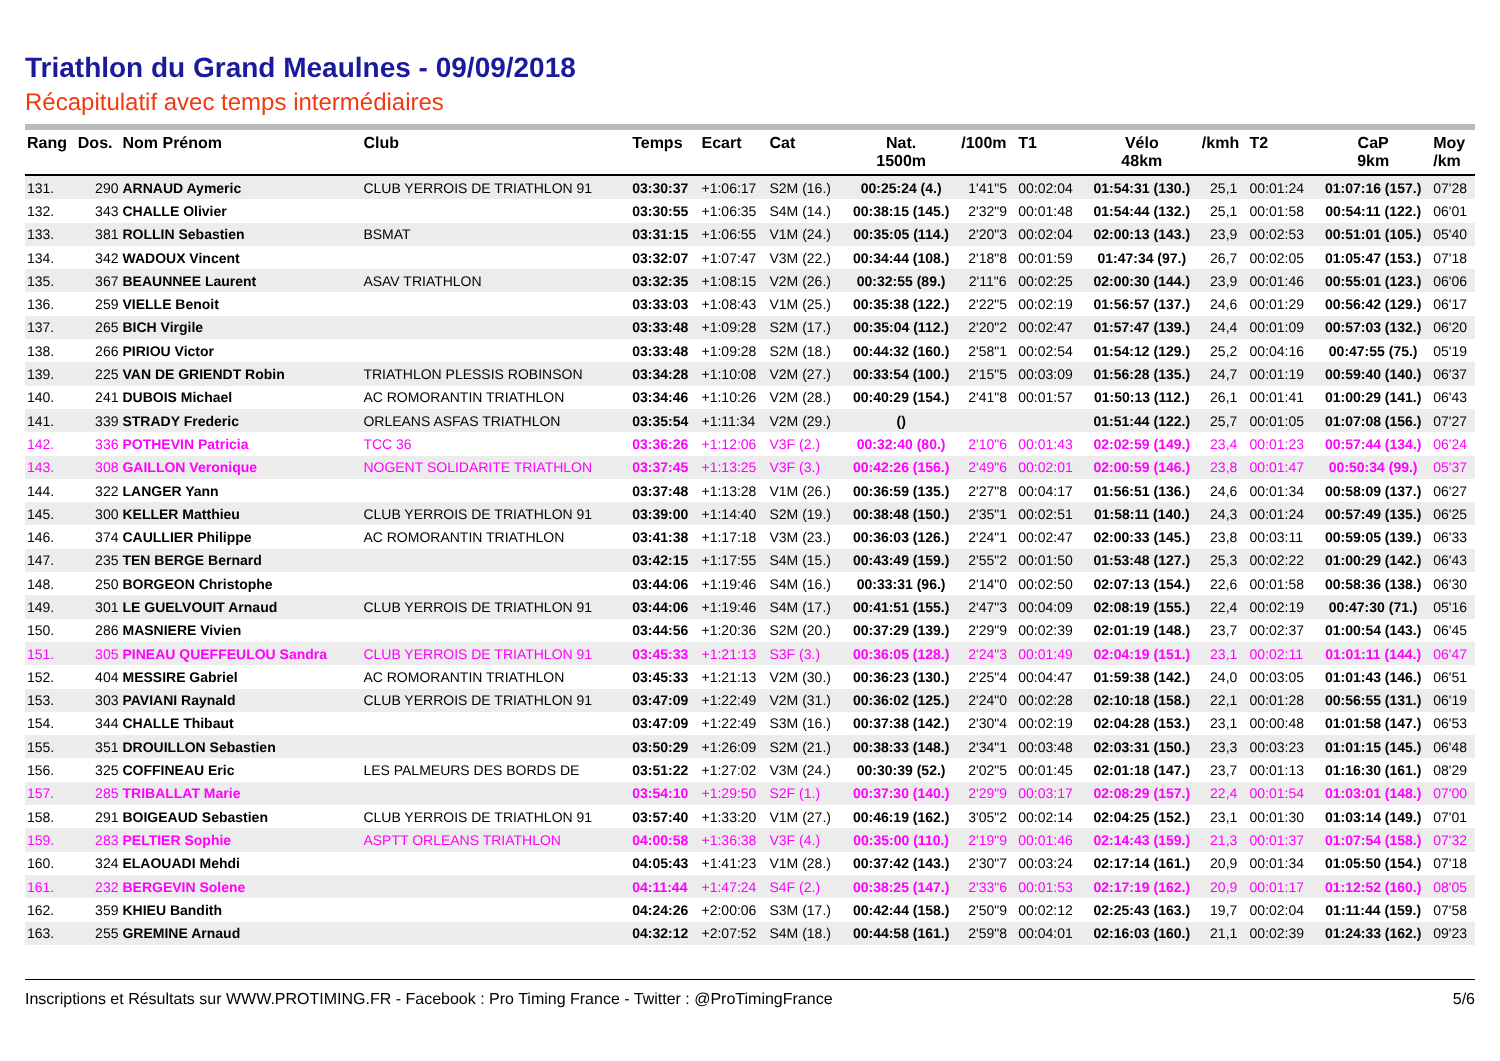Triathlon du Grand Meaulnes - 09/09/2018
Récapitulatif avec temps intermédiaires
| Rang | Dos. | Nom Prénom | Club | Temps | Ecart | Cat | Nat. 1500m | /100m | T1 | Vélo 48km | /kmh | T2 | CaP 9km | Moy /km |
| --- | --- | --- | --- | --- | --- | --- | --- | --- | --- | --- | --- | --- | --- | --- |
| 131. | 290 | ARNAUD Aymeric | CLUB YERROIS DE TRIATHLON 91 | 03:30:37 | +1:06:17 | S2M (16.) | 00:25:24 (4.) | 1'41"5 | 00:02:04 | 01:54:31 (130.) | 25,1 | 00:01:24 | 01:07:16 (157.) | 07'28 |
| 132. | 343 | CHALLE Olivier | | 03:30:55 | +1:06:35 | S4M (14.) | 00:38:15 (145.) | 2'32"9 | 00:01:48 | 01:54:44 (132.) | 25,1 | 00:01:58 | 00:54:11 (122.) | 06'01 |
| 133. | 381 | ROLLIN Sebastien | BSMAT | 03:31:15 | +1:06:55 | V1M (24.) | 00:35:05 (114.) | 2'20"3 | 00:02:04 | 02:00:13 (143.) | 23,9 | 00:02:53 | 00:51:01 (105.) | 05'40 |
| 134. | 342 | WADOUX Vincent | | 03:32:07 | +1:07:47 | V3M (22.) | 00:34:44 (108.) | 2'18"8 | 00:01:59 | 01:47:34 (97.) | 26,7 | 00:02:05 | 01:05:47 (153.) | 07'18 |
| 135. | 367 | BEAUNNEE Laurent | ASAV TRIATHLON | 03:32:35 | +1:08:15 | V2M (26.) | 00:32:55 (89.) | 2'11"6 | 00:02:25 | 02:00:30 (144.) | 23,9 | 00:01:46 | 00:55:01 (123.) | 06'06 |
| 136. | 259 | VIELLE Benoit | | 03:33:03 | +1:08:43 | V1M (25.) | 00:35:38 (122.) | 2'22"5 | 00:02:19 | 01:56:57 (137.) | 24,6 | 00:01:29 | 00:56:42 (129.) | 06'17 |
| 137. | 265 | BICH Virgile | | 03:33:48 | +1:09:28 | S2M (17.) | 00:35:04 (112.) | 2'20"2 | 00:02:47 | 01:57:47 (139.) | 24,4 | 00:01:09 | 00:57:03 (132.) | 06'20 |
| 138. | 266 | PIRIOU Victor | | 03:33:48 | +1:09:28 | S2M (18.) | 00:44:32 (160.) | 2'58"1 | 00:02:54 | 01:54:12 (129.) | 25,2 | 00:04:16 | 00:47:55 (75.) | 05'19 |
| 139. | 225 | VAN DE GRIENDT Robin | TRIATHLON PLESSIS ROBINSON | 03:34:28 | +1:10:08 | V2M (27.) | 00:33:54 (100.) | 2'15"5 | 00:03:09 | 01:56:28 (135.) | 24,7 | 00:01:19 | 00:59:40 (140.) | 06'37 |
| 140. | 241 | DUBOIS Michael | AC ROMORANTIN TRIATHLON | 03:34:46 | +1:10:26 | V2M (28.) | 00:40:29 (154.) | 2'41"8 | 00:01:57 | 01:50:13 (112.) | 26,1 | 00:01:41 | 01:00:29 (141.) | 06'43 |
| 141. | 339 | STRADY Frederic | ORLEANS ASFAS TRIATHLON | 03:35:54 | +1:11:34 | V2M (29.) | () | | | 01:51:44 (122.) | 25,7 | 00:01:05 | 01:07:08 (156.) | 07'27 |
| 142. | 336 | POTHEVIN Patricia | TCC 36 | 03:36:26 | +1:12:06 | V3F (2.) | 00:32:40 (80.) | 2'10"6 | 00:01:43 | 02:02:59 (149.) | 23,4 | 00:01:23 | 00:57:44 (134.) | 06'24 |
| 143. | 308 | GAILLON Veronique | NOGENT SOLIDARITE TRIATHLON | 03:37:45 | +1:13:25 | V3F (3.) | 00:42:26 (156.) | 2'49"6 | 00:02:01 | 02:00:59 (146.) | 23,8 | 00:01:47 | 00:50:34 (99.) | 05'37 |
| 144. | 322 | LANGER Yann | | 03:37:48 | +1:13:28 | V1M (26.) | 00:36:59 (135.) | 2'27"8 | 00:04:17 | 01:56:51 (136.) | 24,6 | 00:01:34 | 00:58:09 (137.) | 06'27 |
| 145. | 300 | KELLER Matthieu | CLUB YERROIS DE TRIATHLON 91 | 03:39:00 | +1:14:40 | S2M (19.) | 00:38:48 (150.) | 2'35"1 | 00:02:51 | 01:58:11 (140.) | 24,3 | 00:01:24 | 00:57:49 (135.) | 06'25 |
| 146. | 374 | CAULLIER Philippe | AC ROMORANTIN TRIATHLON | 03:41:38 | +1:17:18 | V3M (23.) | 00:36:03 (126.) | 2'24"1 | 00:02:47 | 02:00:33 (145.) | 23,8 | 00:03:11 | 00:59:05 (139.) | 06'33 |
| 147. | 235 | TEN BERGE Bernard | | 03:42:15 | +1:17:55 | S4M (15.) | 00:43:49 (159.) | 2'55"2 | 00:01:50 | 01:53:48 (127.) | 25,3 | 00:02:22 | 01:00:29 (142.) | 06'43 |
| 148. | 250 | BORGEON Christophe | | 03:44:06 | +1:19:46 | S4M (16.) | 00:33:31 (96.) | 2'14"0 | 00:02:50 | 02:07:13 (154.) | 22,6 | 00:01:58 | 00:58:36 (138.) | 06'30 |
| 149. | 301 | LE GUELVOUIT Arnaud | CLUB YERROIS DE TRIATHLON 91 | 03:44:06 | +1:19:46 | S4M (17.) | 00:41:51 (155.) | 2'47"3 | 00:04:09 | 02:08:19 (155.) | 22,4 | 00:02:19 | 00:47:30 (71.) | 05'16 |
| 150. | 286 | MASNIERE Vivien | | 03:44:56 | +1:20:36 | S2M (20.) | 00:37:29 (139.) | 2'29"9 | 00:02:39 | 02:01:19 (148.) | 23,7 | 00:02:37 | 01:00:54 (143.) | 06'45 |
| 151. | 305 | PINEAU QUEFFEULOU Sandra | CLUB YERROIS DE TRIATHLON 91 | 03:45:33 | +1:21:13 | S3F (3.) | 00:36:05 (128.) | 2'24"3 | 00:01:49 | 02:04:19 (151.) | 23,1 | 00:02:11 | 01:01:11 (144.) | 06'47 |
| 152. | 404 | MESSIRE Gabriel | AC ROMORANTIN TRIATHLON | 03:45:33 | +1:21:13 | V2M (30.) | 00:36:23 (130.) | 2'25"4 | 00:04:47 | 01:59:38 (142.) | 24,0 | 00:03:05 | 01:01:43 (146.) | 06'51 |
| 153. | 303 | PAVIANI Raynald | CLUB YERROIS DE TRIATHLON 91 | 03:47:09 | +1:22:49 | V2M (31.) | 00:36:02 (125.) | 2'24"0 | 00:02:28 | 02:10:18 (158.) | 22,1 | 00:01:28 | 00:56:55 (131.) | 06'19 |
| 154. | 344 | CHALLE Thibaut | | 03:47:09 | +1:22:49 | S3M (16.) | 00:37:38 (142.) | 2'30"4 | 00:02:19 | 02:04:28 (153.) | 23,1 | 00:00:48 | 01:01:58 (147.) | 06'53 |
| 155. | 351 | DROUILLON Sebastien | | 03:50:29 | +1:26:09 | S2M (21.) | 00:38:33 (148.) | 2'34"1 | 00:03:48 | 02:03:31 (150.) | 23,3 | 00:03:23 | 01:01:15 (145.) | 06'48 |
| 156. | 325 | COFFINEAU Eric | LES PALMEURS DES BORDS DE | 03:51:22 | +1:27:02 | V3M (24.) | 00:30:39 (52.) | 2'02"5 | 00:01:45 | 02:01:18 (147.) | 23,7 | 00:01:13 | 01:16:30 (161.) | 08'29 |
| 157. | 285 | TRIBALLAT Marie | | 03:54:10 | +1:29:50 | S2F (1.) | 00:37:30 (140.) | 2'29"9 | 00:03:17 | 02:08:29 (157.) | 22,4 | 00:01:54 | 01:03:01 (148.) | 07'00 |
| 158. | 291 | BOIGEAUD Sebastien | CLUB YERROIS DE TRIATHLON 91 | 03:57:40 | +1:33:20 | V1M (27.) | 00:46:19 (162.) | 3'05"2 | 00:02:14 | 02:04:25 (152.) | 23,1 | 00:01:30 | 01:03:14 (149.) | 07'01 |
| 159. | 283 | PELTIER Sophie | ASPTT ORLEANS TRIATHLON | 04:00:58 | +1:36:38 | V3F (4.) | 00:35:00 (110.) | 2'19"9 | 00:01:46 | 02:14:43 (159.) | 21,3 | 00:01:37 | 01:07:54 (158.) | 07'32 |
| 160. | 324 | ELAOUADI Mehdi | | 04:05:43 | +1:41:23 | V1M (28.) | 00:37:42 (143.) | 2'30"7 | 00:03:24 | 02:17:14 (161.) | 20,9 | 00:01:34 | 01:05:50 (154.) | 07'18 |
| 161. | 232 | BERGEVIN Solene | | 04:11:44 | +1:47:24 | S4F (2.) | 00:38:25 (147.) | 2'33"6 | 00:01:53 | 02:17:19 (162.) | 20,9 | 00:01:17 | 01:12:52 (160.) | 08'05 |
| 162. | 359 | KHIEU Bandith | | 04:24:26 | +2:00:06 | S3M (17.) | 00:42:44 (158.) | 2'50"9 | 00:02:12 | 02:25:43 (163.) | 19,7 | 00:02:04 | 01:11:44 (159.) | 07'58 |
| 163. | 255 | GREMINE Arnaud | | 04:32:12 | +2:07:52 | S4M (18.) | 00:44:58 (161.) | 2'59"8 | 00:04:01 | 02:16:03 (160.) | 21,1 | 00:02:39 | 01:24:33 (162.) | 09'23 |
Inscriptions et Résultats sur WWW.PROTIMING.FR - Facebook : Pro Timing France - Twitter : @ProTimingFrance 5/6